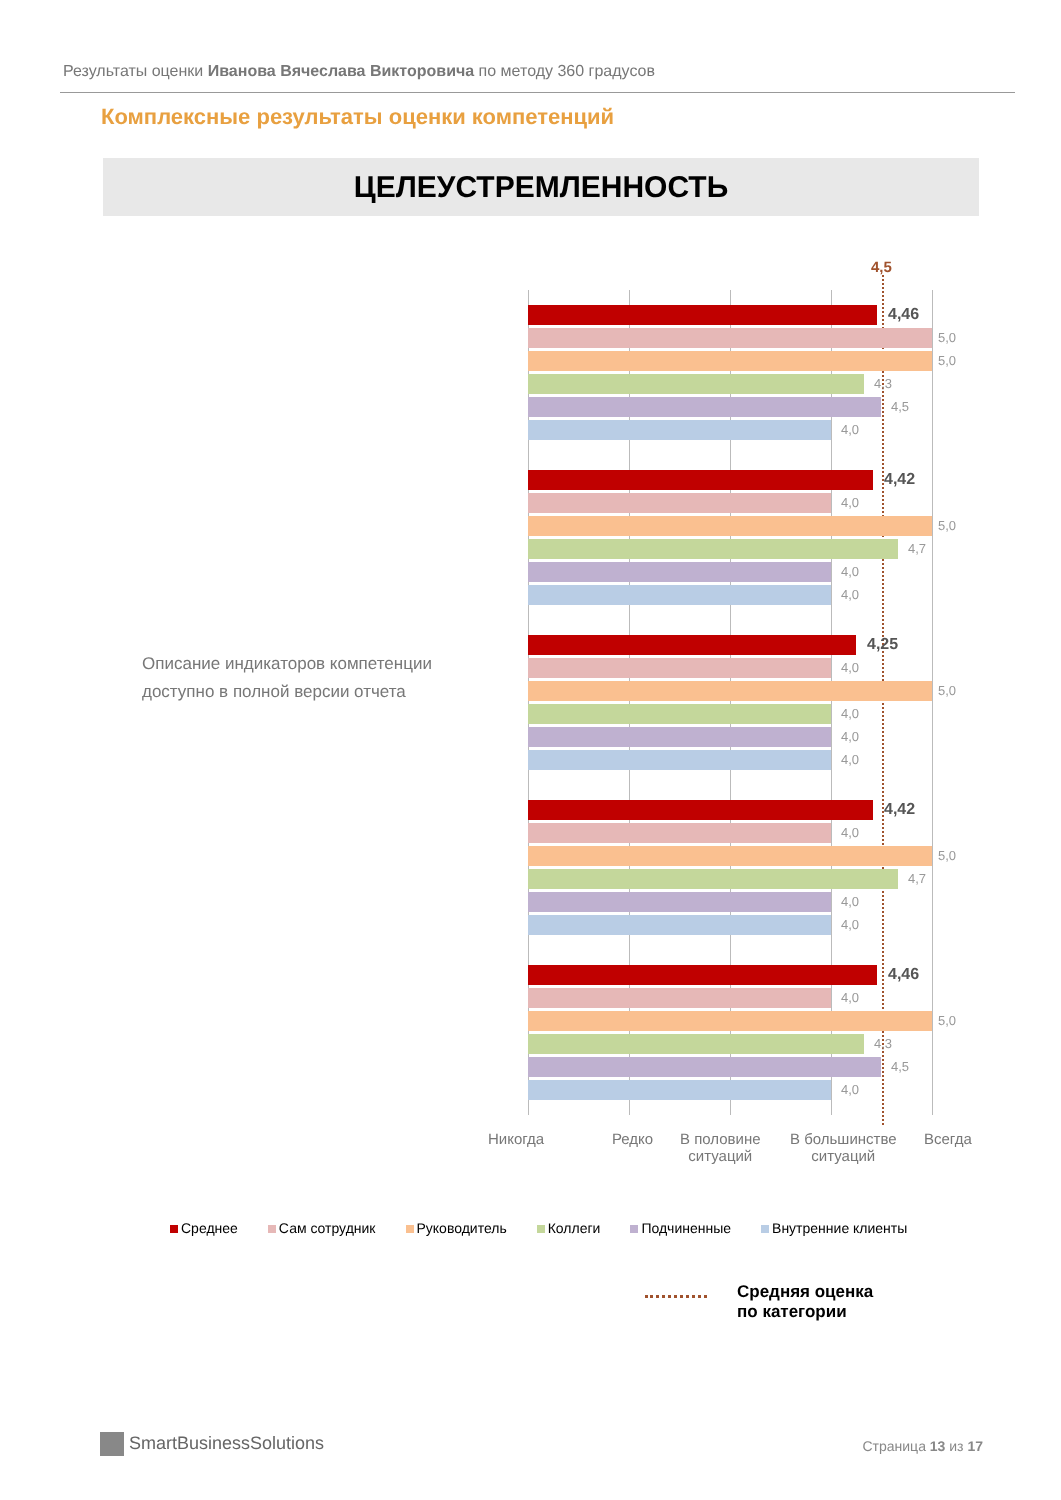Результаты оценки Иванова Вячеслава Викторовича по методу 360 градусов
Комплексные результаты оценки компетенций
ЦЕЛЕУСТРЕМЛЕННОСТЬ
Описание индикаторов компетенции
доступно в полной версии отчета
4,5
4,46
5,0
5,0
4,3
4,5
4,0
4,42
4,0
5,0
4,7
4,0
4,0
4,25
4,0
5,0
4,0
4,0
4,0
4,42
4,0
5,0
4,7
4,0
4,0
4,46
4,0
5,0
4,3
4,5
4,0
Никогда Редко
В половине
ситуаций
В большинстве
ситуаций
Всегда
Среднее Сам сотрудник Руководитель Коллеги Подчиненные Внутренние клиенты
Средняя оценка
по категории
SmartBusinessSolutions Страница 13 из 17